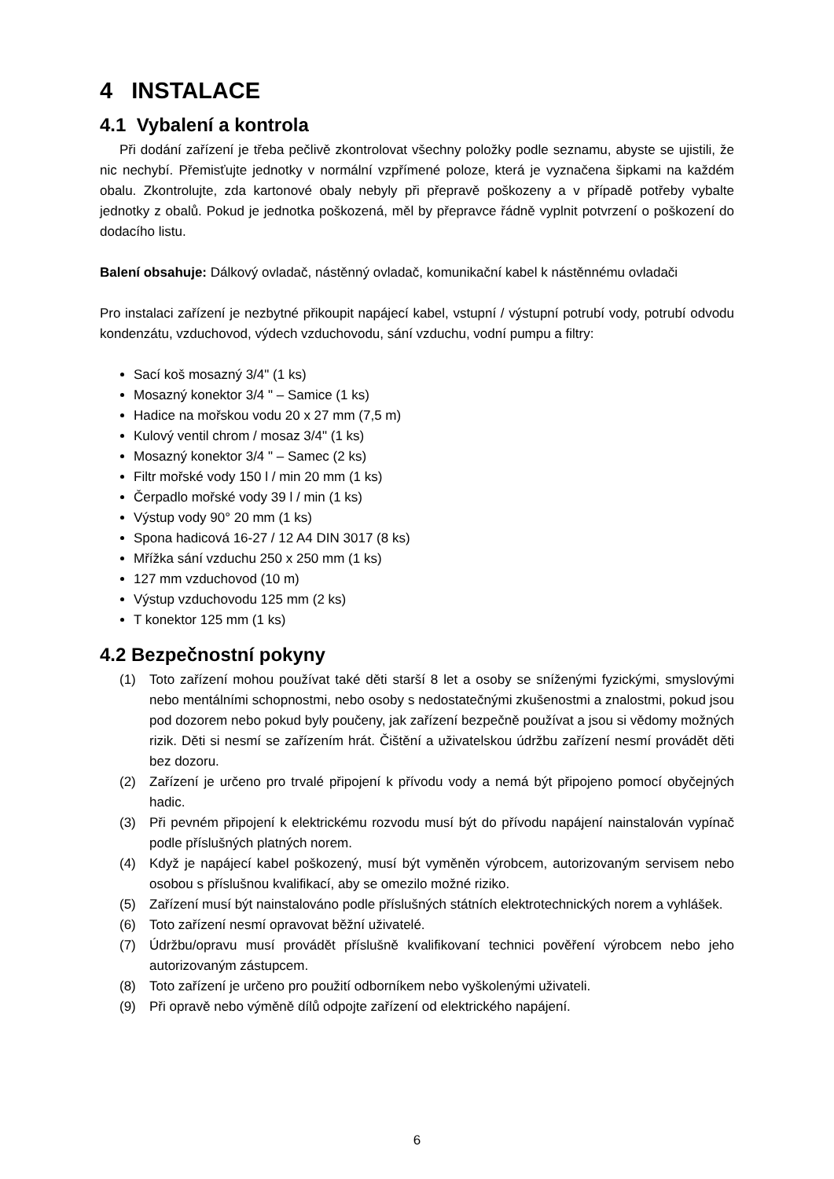4 INSTALACE
4.1 Vybalení a kontrola
Při dodání zařízení je třeba pečlivě zkontrolovat všechny položky podle seznamu, abyste se ujistili, že nic nechybí. Přemisťujte jednotky v normální vzpřímené poloze, která je vyznačena šipkami na každém obalu. Zkontrolujte, zda kartonové obaly nebyly při přepravě poškozeny a v případě potřeby vybalte jednotky z obalů. Pokud je jednotka poškozená, měl by přepravce řádně vyplnit potvrzení o poškození do dodacího listu.
Balení obsahuje: Dálkový ovladač, nástěnný ovladač, komunikační kabel k nástěnnému ovladači
Pro instalaci zařízení je nezbytné přikoupit napájecí kabel, vstupní / výstupní potrubí vody, potrubí odvodu kondenzátu, vzduchovod, výdech vzduchovodu, sání vzduchu, vodní pumpu a filtry:
Sací koš mosazný 3/4" (1 ks)
Mosazný konektor 3/4 " – Samice (1 ks)
Hadice na mořskou vodu 20 x 27 mm (7,5 m)
Kulový ventil chrom / mosaz 3/4" (1 ks)
Mosazný konektor 3/4 " – Samec (2 ks)
Filtr mořské vody 150 l / min 20 mm (1 ks)
Čerpadlo mořské vody 39 l / min (1 ks)
Výstup vody 90° 20 mm (1 ks)
Spona hadicová 16-27 / 12 A4 DIN 3017 (8 ks)
Mřížka sání vzduchu 250 x 250 mm (1 ks)
127 mm vzduchovod (10 m)
Výstup vzduchovodu 125 mm (2 ks)
T konektor 125 mm (1 ks)
4.2 Bezpečnostní pokyny
(1) Toto zařízení mohou používat také děti starší 8 let a osoby se sníženými fyzickými, smyslovými nebo mentálními schopnostmi, nebo osoby s nedostatečnými zkušenostmi a znalostmi, pokud jsou pod dozorem nebo pokud byly poučeny, jak zařízení bezpečně používat a jsou si vědomy možných rizik. Děti si nesmí se zařízením hrát. Čištění a uživatelskou údržbu zařízení nesmí provádět děti bez dozoru.
(2) Zařízení je určeno pro trvalé připojení k přívodu vody a nemá být připojeno pomocí obyčejných hadic.
(3) Při pevném připojení k elektrickému rozvodu musí být do přívodu napájení nainstalován vypínač podle příslušných platných norem.
(4) Když je napájecí kabel poškozený, musí být vyměněn výrobcem, autorizovaným servisem nebo osobou s příslušnou kvalifikací, aby se omezilo možné riziko.
(5) Zařízení musí být nainstalováno podle příslušných státních elektrotechnických norem a vyhlášek.
(6) Toto zařízení nesmí opravovat běžní uživatelé.
(7) Údržbu/opravu musí provádět příslušně kvalifikovaní technici pověření výrobcem nebo jeho autorizovaným zástupcem.
(8) Toto zařízení je určeno pro použití odborníkem nebo vyškolenými uživateli.
(9) Při opravě nebo výměně dílů odpojte zařízení od elektrického napájení.
6